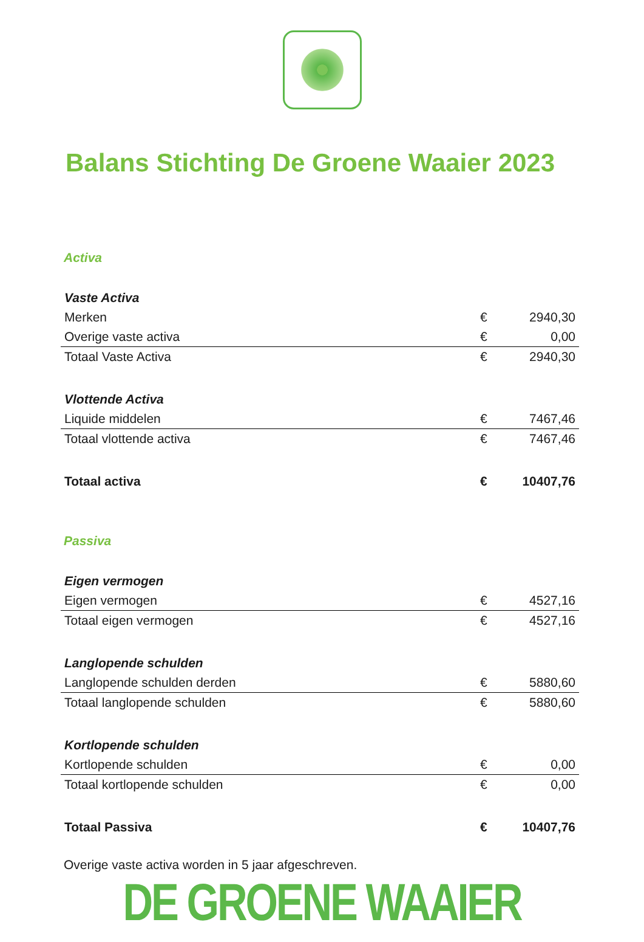Balans Stichting De Groene Waaier 2023
Activa
| Vaste Activa | | |
| Merken | € | 2940,30 |
| Overige vaste activa | € | 0,00 |
| Totaal Vaste Activa | € | 2940,30 |
| Vlottende Activa | | |
| Liquide middelen | € | 7467,46 |
| Totaal vlottende activa | € | 7467,46 |
| Totaal activa | € | 10407,76 |
Passiva
| Eigen vermogen | | |
| Eigen vermogen | € | 4527,16 |
| Totaal eigen vermogen | € | 4527,16 |
| Langlopende schulden | | |
| Langlopende schulden derden | € | 5880,60 |
| Totaal langlopende schulden | € | 5880,60 |
| Kortlopende schulden | | |
| Kortlopende schulden | € | 0,00 |
| Totaal kortlopende schulden | € | 0,00 |
| Totaal Passiva | € | 10407,76 |
Overige vaste activa worden in 5 jaar afgeschreven.
DE GROENE WAAIER